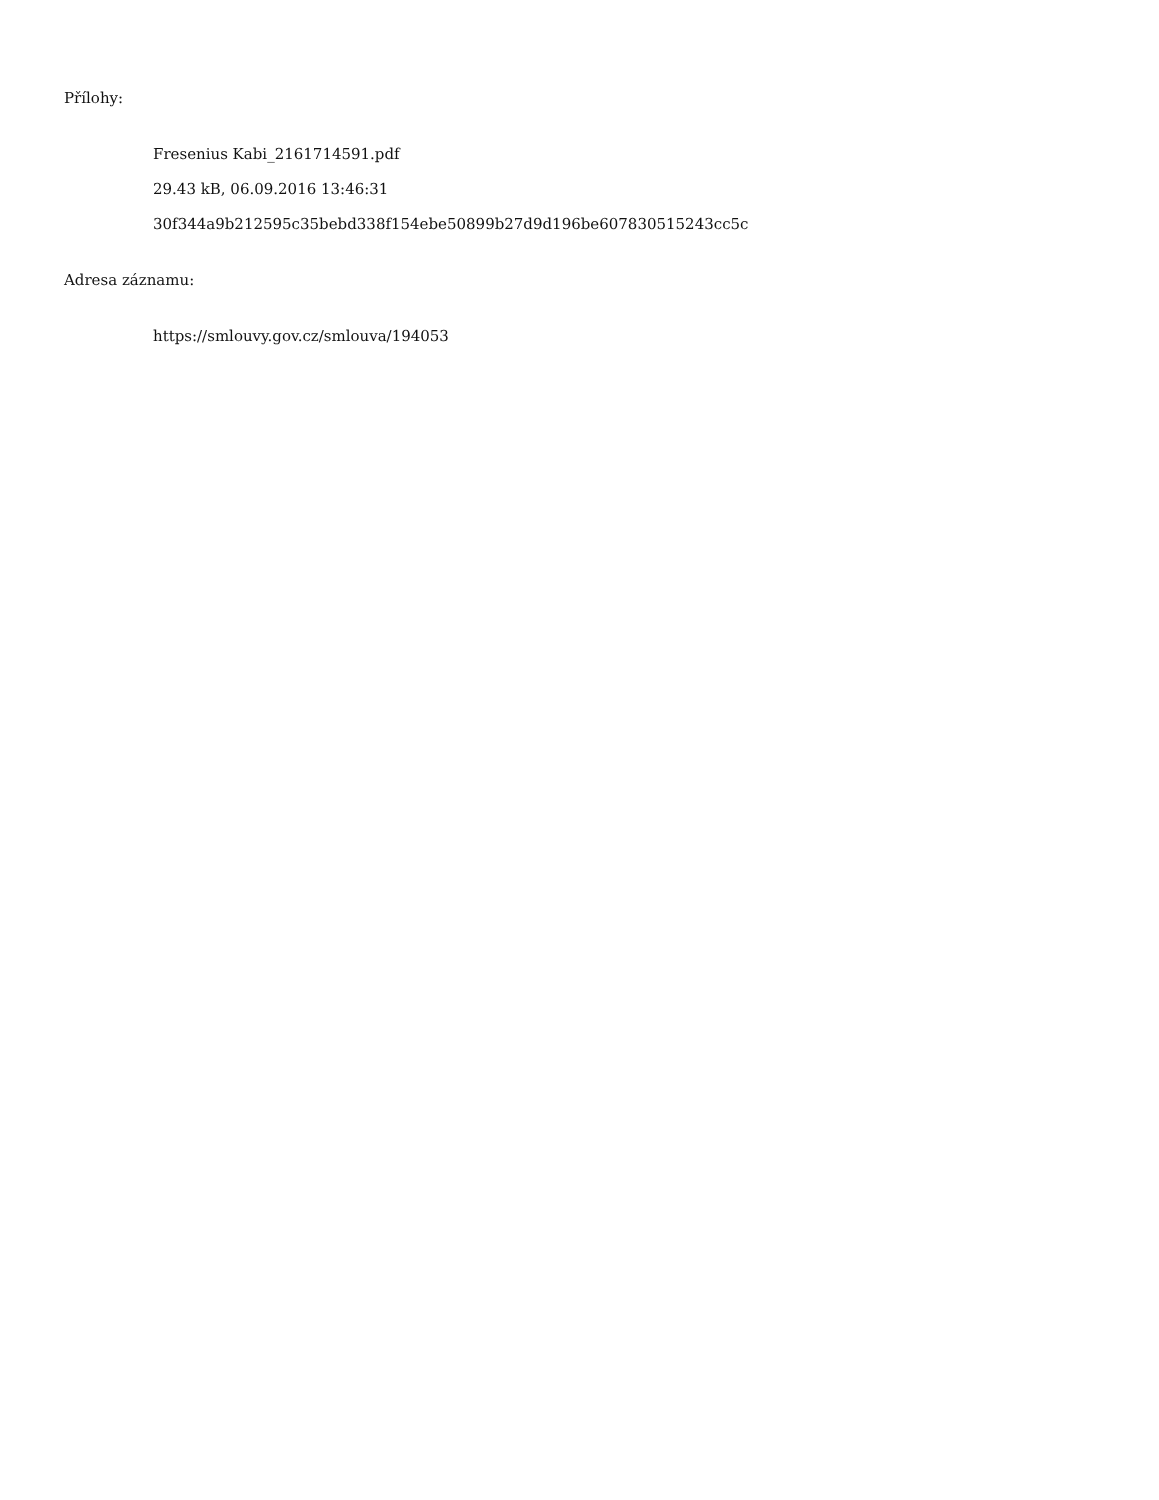Přílohy:
Fresenius Kabi_2161714591.pdf
29.43 kB, 06.09.2016 13:46:31
30f344a9b212595c35bebd338f154ebe50899b27d9d196be607830515243cc5c
Adresa záznamu:
https://smlouvy.gov.cz/smlouva/194053